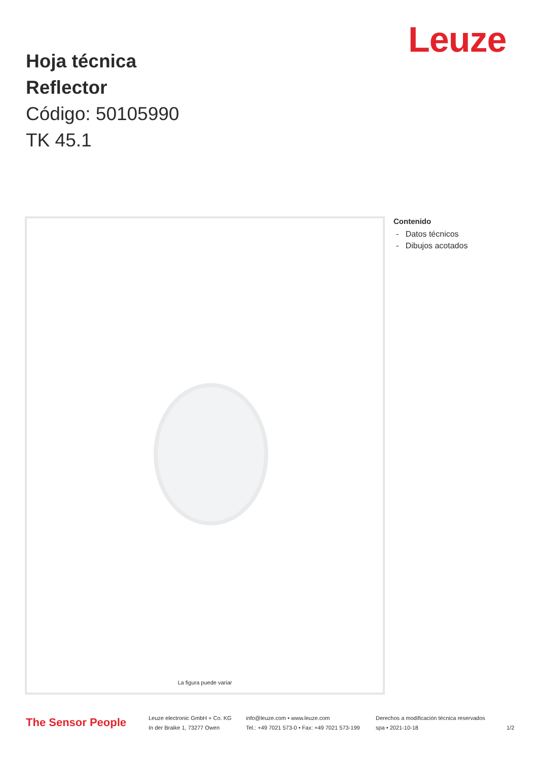Leuze
Hoja técnica
Reflector
Código: 50105990
TK 45.1
La figura puede variar
Contenido
- Datos técnicos
- Dibujos acotados
The Sensor People
Leuze electronic GmbH + Co. KG
In der Braike 1, 73277 Owen
info@leuze.com • www.leuze.com
Tel.: +49 7021 573-0 • Fax: +49 7021 573-199
Derechos a modificación técnica reservados
spa • 2021-10-18
1/2